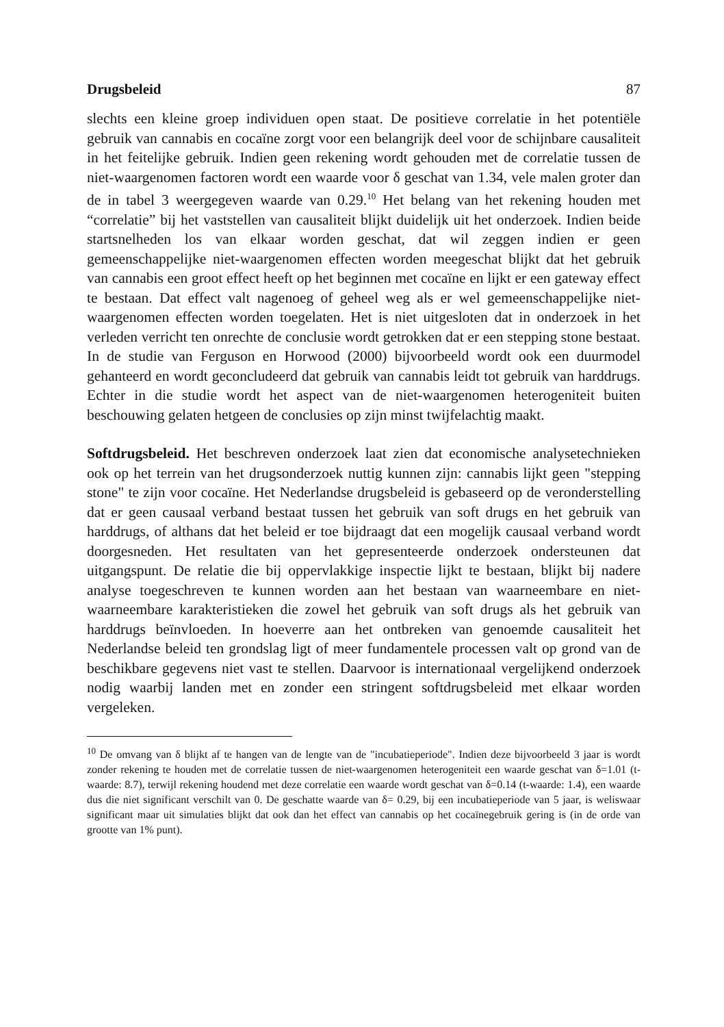Drugsbeleid 87
slechts een kleine groep individuen open staat. De positieve correlatie in het potentiële gebruik van cannabis en cocaïne zorgt voor een belangrijk deel voor de schijnbare causaliteit in het feitelijke gebruik. Indien geen rekening wordt gehouden met de correlatie tussen de niet-waargenomen factoren wordt een waarde voor δ geschat van 1.34, vele malen groter dan de in tabel 3 weergegeven waarde van 0.29.<sup>10</sup> Het belang van het rekening houden met “correlatie” bij het vaststellen van causaliteit blijkt duidelijk uit het onderzoek. Indien beide startsnelheden los van elkaar worden geschat, dat wil zeggen indien er geen gemeenschappelijke niet-waargenomen effecten worden meegeschat blijkt dat het gebruik van cannabis een groot effect heeft op het beginnen met cocaïne en lijkt er een gateway effect te bestaan. Dat effect valt nagenoeg of geheel weg als er wel gemeenschappelijke niet-waargenomen effecten worden toegelaten. Het is niet uitgesloten dat in onderzoek in het verleden verricht ten onrechte de conclusie wordt getrokken dat er een stepping stone bestaat. In de studie van Ferguson en Horwood (2000) bijvoorbeeld wordt ook een duurmodel gehanteerd en wordt geconcludeerd dat gebruik van cannabis leidt tot gebruik van harddrugs. Echter in die studie wordt het aspect van de niet-waargenomen heterogeniteit buiten beschouwing gelaten hetgeen de conclusies op zijn minst twijfelachtig maakt.
Softdrugsbeleid. Het beschreven onderzoek laat zien dat economische analysetechnieken ook op het terrein van het drugsonderzoek nuttig kunnen zijn: cannabis lijkt geen "stepping stone" te zijn voor cocaïne. Het Nederlandse drugsbeleid is gebaseerd op de veronderstelling dat er geen causaal verband bestaat tussen het gebruik van soft drugs en het gebruik van harddrugs, of althans dat het beleid er toe bijdraagt dat een mogelijk causaal verband wordt doorgesneden. Het resultaten van het gepresenteerde onderzoek ondersteunen dat uitgangspunt. De relatie die bij oppervlakkige inspectie lijkt te bestaan, blijkt bij nadere analyse toegeschreven te kunnen worden aan het bestaan van waarneembare en niet-waarneembare karakteristieken die zowel het gebruik van soft drugs als het gebruik van harddrugs beïnvloeden. In hoeverre aan het ontbreken van genoemde causaliteit het Nederlandse beleid ten grondslag ligt of meer fundamentele processen valt op grond van de beschikbare gegevens niet vast te stellen. Daarvoor is internationaal vergelijkend onderzoek nodig waarbij landen met en zonder een stringent softdrugsbeleid met elkaar worden vergeleken.
<sup>10</sup> De omvang van δ blijkt af te hangen van de lengte van de "incubatieperiode". Indien deze bijvoorbeeld 3 jaar is wordt zonder rekening te houden met de correlatie tussen de niet-waargenomen heterogeniteit een waarde geschat van δ=1.01 (t-waarde: 8.7), terwijl rekening houdend met deze correlatie een waarde wordt geschat van δ=0.14 (t-waarde: 1.4), een waarde dus die niet significant verschilt van 0. De geschatte waarde van δ= 0.29, bij een incubatieperiode van 5 jaar, is weliswaar significant maar uit simulaties blijkt dat ook dan het effect van cannabis op het cocaïnegebruik gering is (in de orde van grootte van 1% punt).